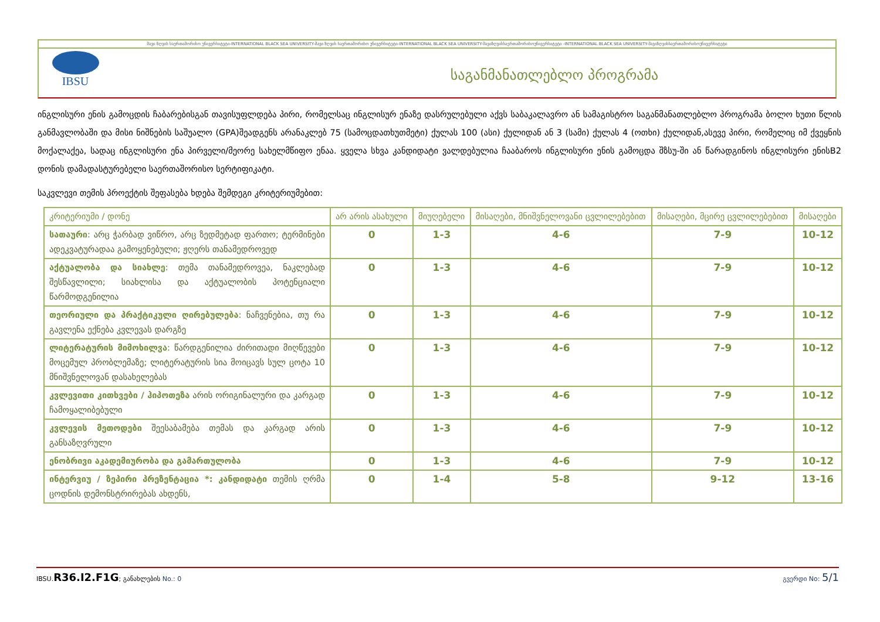შავი ზღვის საერთაშორისო უნივერსიტეტი-INTERNATIONAL BLACK SEA UNIVERSITY-შავი ზღვის საერთაშორისო უნივერსიტეტი-INTERNATIONAL BLACK SEA UNIVERSITY-შავიზღვისსაერთაშორისოუნივერსიტეტი -INTERNATIONAL BLACK SEA UNIVERSITY-შავიზღვისსაერთაშორისოუნივერსიტეტი
IBSU
საგანმანათლებლო პროგრამა
ინგლისური ენის გამოცდის ჩაბარებისგან თავისუფლდება პირი, რომელსაც ინგლისურ ენაზე დასრულებული აქვს საბაკალავრო ან სამაგისტრო საგანმანათლებლო პროგრამა ბოლო ხუთი წლის განმავლობაში და მისი ნიშნების საშუალო (GPA)შეადგენს არანაკლებ 75 (სამოცდათხუთმეტი) ქულას 100 (ასი) ქულიდან ან 3 (სამი) ქულას 4 (ოთხი) ქულიდან,ასევე პირი, რომელიც იმ ქვეყნის მოქალაქეა, სადაც ინგლისური ენა პირველი/მეორე სახელმწიფო ენაა. ყველა სხვა კანდიდატი ვალდებულია ჩააბაროს ინგლისური ენის გამოცდა შზსუ-ში ან წარადგინოს ინგლისური ენისB2 დონის დამადასტურებელი საერთაშორისო სერტიფიკატი.
საკვლევი თემის პროექტის შეფასება ხდება შემდეგი კრიტერიუმებით:
| კრიტერიუმი / დონე | არ არის ასახული | მიუღებელი | მისაღები, მნიშვნელოვანი ცვლილებებით | მისაღები, მცირე ცვლილებებით | მისაღები |
| --- | --- | --- | --- | --- | --- |
| სათაური : არც ჭარბად ვიწრო, არც ზედმეტად ფართო; ტერმინები ადეკვატურადაა გამოყენებული; ჟღერს თანამედროვედ | 0 | 1-3 | 4-6 | 7-9 | 10-12 |
| აქტუალობა და სიახლე : თემა თანამედროვეა, ნაკლებად შესწავლილი; სიახლისა და აქტუალობის პოტენციალი წარმოდგენილია | 0 | 1-3 | 4-6 | 7-9 | 10-12 |
| თეორიული და პრაქტიკული ღირებულება : ნაჩვენებია, თუ რა გავლენა ექნება კვლევას დარგზე | 0 | 1-3 | 4-6 | 7-9 | 10-12 |
| ლიტერატურის მიმოხილვა : წარდგენილია ძირითადი მიღწევები მოცემულ პრობლემაზე; ლიტერატურის სია მოიცავს სულ ცოტა 10 მნიშვნელოვან დასახელებას | 0 | 1-3 | 4-6 | 7-9 | 10-12 |
| კვლევითი კითხვები / ჰიპოთეზა არის ორიგინალური და კარგად ჩამოყალიბებული | 0 | 1-3 | 4-6 | 7-9 | 10-12 |
| კვლევის მეთოდები შეესაბამება თემას და კარგად არის განსაზღვრული | 0 | 1-3 | 4-6 | 7-9 | 10-12 |
| ენობრივი აკადემიურობა და გამართულობა | 0 | 1-3 | 4-6 | 7-9 | 10-12 |
| ინტერვიუ / ზეპირი პრეზენტაცია *: კანდიდატი თემის ღრმა ცოდნის დემონსტრირებას ახდენს, | 0 | 1-4 | 5-8 | 9-12 | 13-16 |
IBSU.R36.I2.F1G; განახლების No.: 0 გვერდი No: 5/1